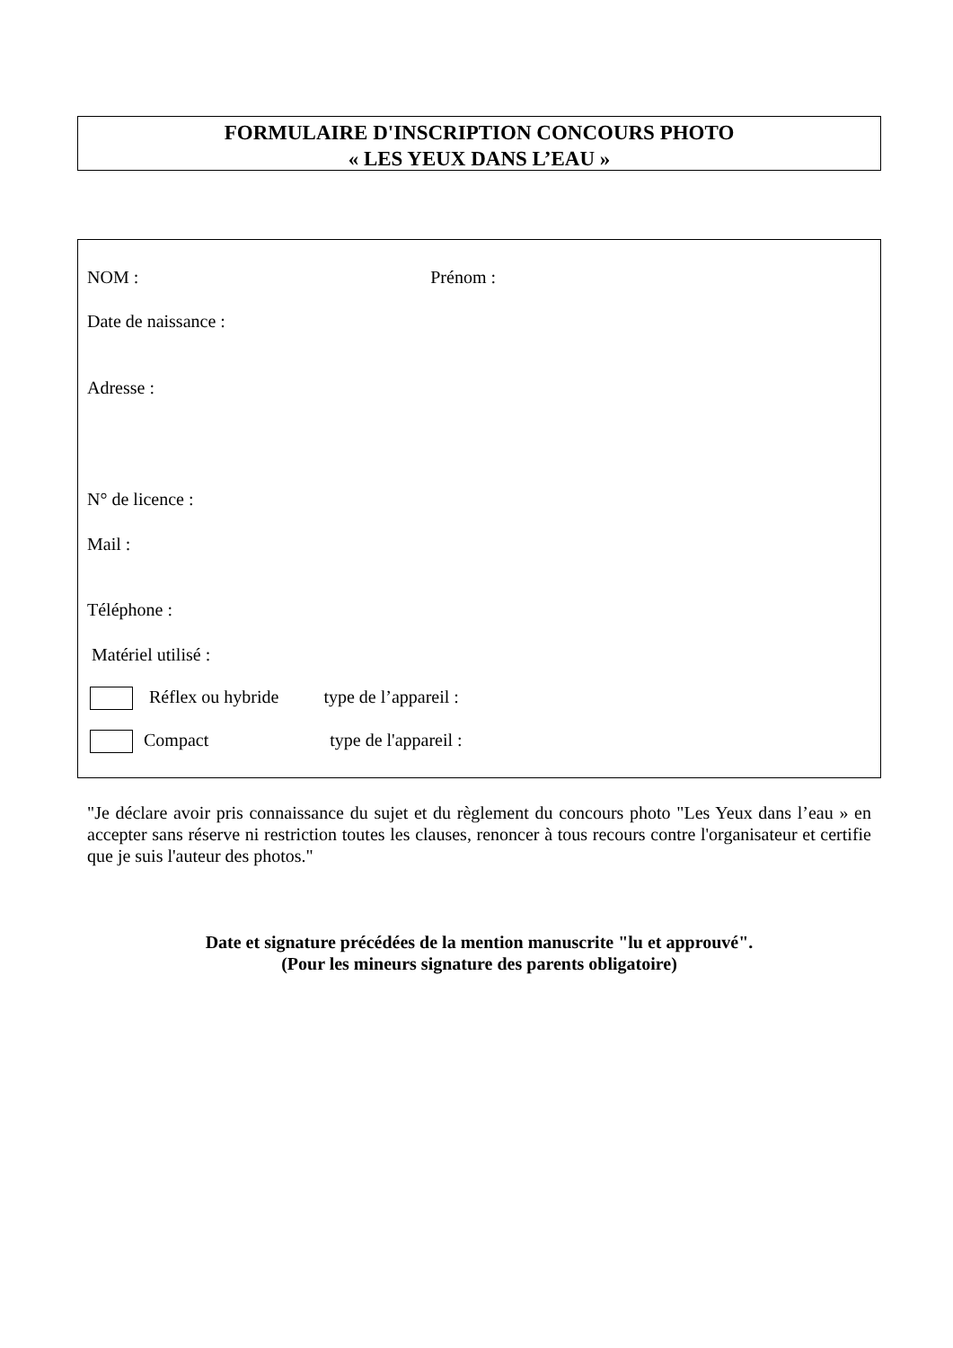FORMULAIRE D'INSCRIPTION CONCOURS PHOTO
« LES YEUX DANS L’EAU »
NOM : Prénom :
Date de naissance :
Adresse :
N° de licence :
Mail :
Téléphone :
Matériel utilisé :
Réflex ou hybride type de l’appareil :
Compact type de l'appareil :
"Je déclare avoir pris connaissance du sujet et du règlement du concours photo "Les Yeux dans l’eau » en accepter sans réserve ni restriction toutes les clauses, renoncer à tous recours contre l'organisateur et certifie que je suis l'auteur des photos."
Date et signature précédées de la mention manuscrite "lu et approuvé".
(Pour les mineurs signature des parents obligatoire)